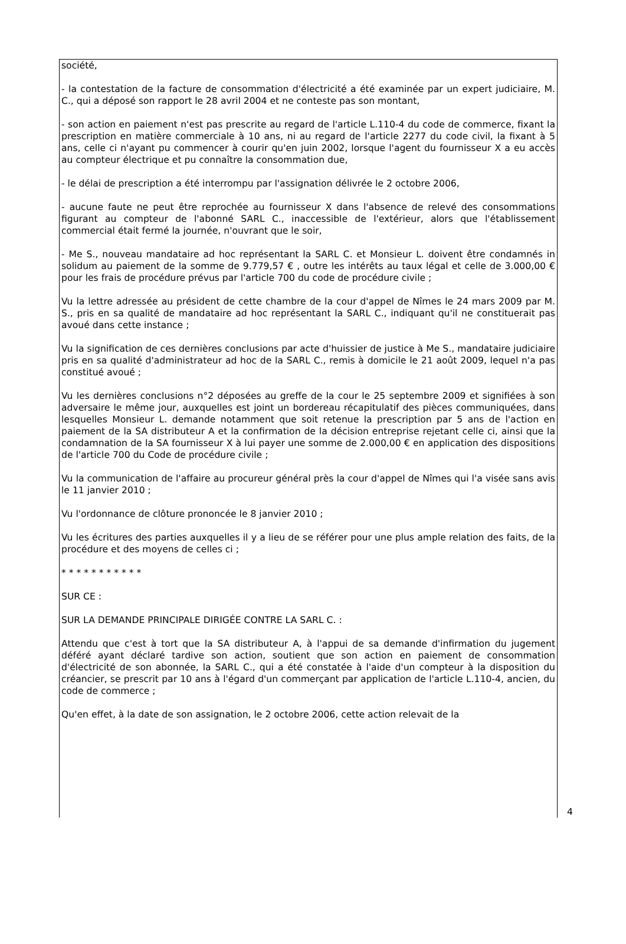société,
- la contestation de la facture de consommation d'électricité a été examinée par un expert judiciaire, M. C., qui a déposé son rapport le 28 avril 2004 et ne conteste pas son montant,
- son action en paiement n'est pas prescrite au regard de l'article L.110-4 du code de commerce, fixant la prescription en matière commerciale à 10 ans, ni au regard de l'article 2277 du code civil, la fixant à 5 ans, celle ci n'ayant pu commencer à courir qu'en juin 2002, lorsque l'agent du fournisseur X a eu accès au compteur électrique et pu connaître la consommation due,
- le délai de prescription a été interrompu par l'assignation délivrée le 2 octobre 2006,
- aucune faute ne peut être reprochée au fournisseur X dans l'absence de relevé des consommations figurant au compteur de l'abonné SARL C., inaccessible de l'extérieur, alors que l'établissement commercial était fermé la journée, n'ouvrant que le soir,
- Me S., nouveau mandataire ad hoc représentant la SARL C. et Monsieur L. doivent être condamnés in solidum au paiement de la somme de 9.779,57 € , outre les intérêts au taux légal et celle de 3.000,00 € pour les frais de procédure prévus par l'article 700 du code de procédure civile ;
Vu la lettre adressée au président de cette chambre de la cour d'appel de Nîmes le 24 mars 2009 par M. S., pris en sa qualité de mandataire ad hoc représentant la SARL C., indiquant qu'il ne constituerait pas avoué dans cette instance ;
Vu la signification de ces dernières conclusions par acte d'huissier de justice à Me S., mandataire judiciaire pris en sa qualité d'administrateur ad hoc de la SARL C., remis à domicile le 21 août 2009, lequel n'a pas constitué avoué ;
Vu les dernières conclusions n°2 déposées au greffe de la cour le 25 septembre 2009 et signifiées à son adversaire le même jour, auxquelles est joint un bordereau récapitulatif des pièces communiquées, dans lesquelles Monsieur L. demande notamment que soit retenue la prescription par 5 ans de l'action en paiement de la SA distributeur A et la confirmation de la décision entreprise rejetant celle ci, ainsi que la condamnation de la SA fournisseur X à lui payer une somme de 2.000,00 € en application des dispositions de l'article 700 du Code de procédure civile ;
Vu la communication de l'affaire au procureur général près la cour d'appel de Nîmes qui l'a visée sans avis le 11 janvier 2010 ;
Vu l'ordonnance de clôture prononcée le 8 janvier 2010 ;
Vu les écritures des parties auxquelles il y a lieu de se référer pour une plus ample relation des faits, de la procédure et des moyens de celles ci ;
* * * * * * * * * * *
SUR CE :
SUR LA DEMANDE PRINCIPALE DIRIGÉE CONTRE LA SARL C. :
Attendu que c'est à tort que la SA distributeur A, à l'appui de sa demande d'infirmation du jugement déféré ayant déclaré tardive son action, soutient que son action en paiement de consommation d'électricité de son abonnée, la SARL C., qui a été constatée à l'aide d'un compteur à la disposition du créancier, se prescrit par 10 ans à l'égard d'un commerçant par application de l'article L.110-4, ancien, du code de commerce ;
Qu'en effet, à la date de son assignation, le 2 octobre 2006, cette action relevait de la
4